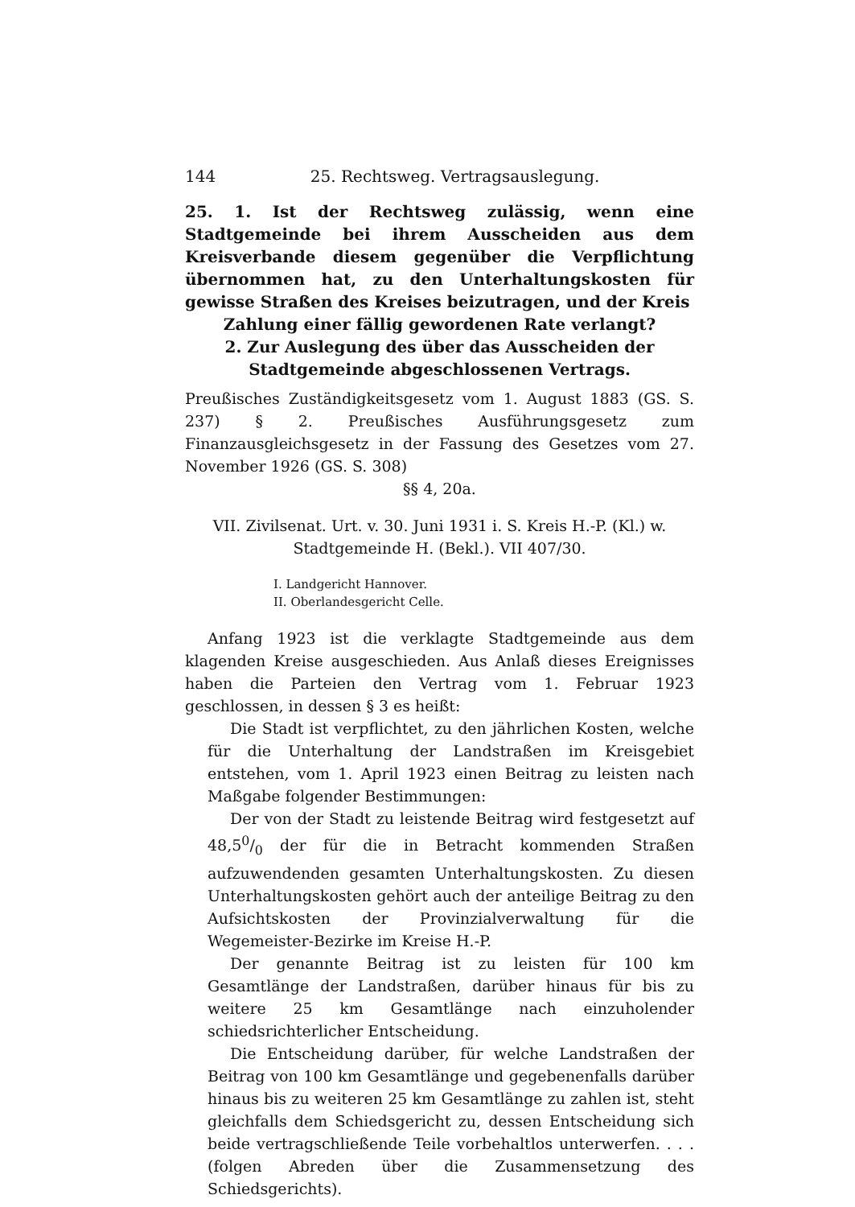144 25. Rechtsweg. Vertragsauslegung.
25. 1. Ist der Rechtsweg zulässig, wenn eine Stadtgemeinde bei ihrem Ausscheiden aus dem Kreisverbande diesem gegenüber die Verpflichtung übernommen hat, zu den Unterhaltungskosten für gewisse Straßen des Kreises beizutragen, und der Kreis
Zahlung einer fällig gewordenen Rate verlangt?
2. Zur Auslegung des über das Ausscheiden der Stadtgemeinde abgeschlossenen Vertrags.
Preußisches Zuständigkeitsgesetz vom 1. August 1883 (GS. S. 237) § 2. Preußisches Ausführungsgesetz zum Finanzausgleichsgesetz in der Fassung des Gesetzes vom 27. November 1926 (GS. S. 308)
§§ 4, 20a.
VII. Zivilsenat. Urt. v. 30. Juni 1931 i. S. Kreis H.-P. (Kl.) w. Stadtgemeinde H. (Bekl.). VII 407/30.
I. Landgericht Hannover.
II. Oberlandesgericht Celle.
Anfang 1923 ist die verklagte Stadtgemeinde aus dem klagenden Kreise ausgeschieden. Aus Anlaß dieses Ereignisses haben die Parteien den Vertrag vom 1. Februar 1923 geschlossen, in dessen § 3 es heißt:
Die Stadt ist verpflichtet, zu den jährlichen Kosten, welche für die Unterhaltung der Landstraßen im Kreisgebiet entstehen, vom 1. April 1923 einen Beitrag zu leisten nach Maßgabe folgender Bestimmungen:
Der von der Stadt zu leistende Beitrag wird festgesetzt auf 48,50/0 der für die in Betracht kommenden Straßen aufzuwendenden gesamten Unterhaltungskosten. Zu diesen Unterhaltungskosten gehört auch der anteilige Beitrag zu den Aufsichtskosten der Provinzialverwaltung für die Wegemeister-Bezirke im Kreise H.-P.
Der genannte Beitrag ist zu leisten für 100 km Gesamtlänge der Landstraßen, darüber hinaus für bis zu weitere 25 km Gesamtlänge nach einzuholender schiedsrichterlicher Entscheidung.
Die Entscheidung darüber, für welche Landstraßen der Beitrag von 100 km Gesamtlänge und gegebenenfalls darüber hinaus bis zu weiteren 25 km Gesamtlänge zu zahlen ist, steht gleichfalls dem Schiedsgericht zu, dessen Entscheidung sich beide vertragschließende Teile vorbehaltlos unterwerfen. . . . (folgen Abreden über die Zusammensetzung des Schiedsgerichts).